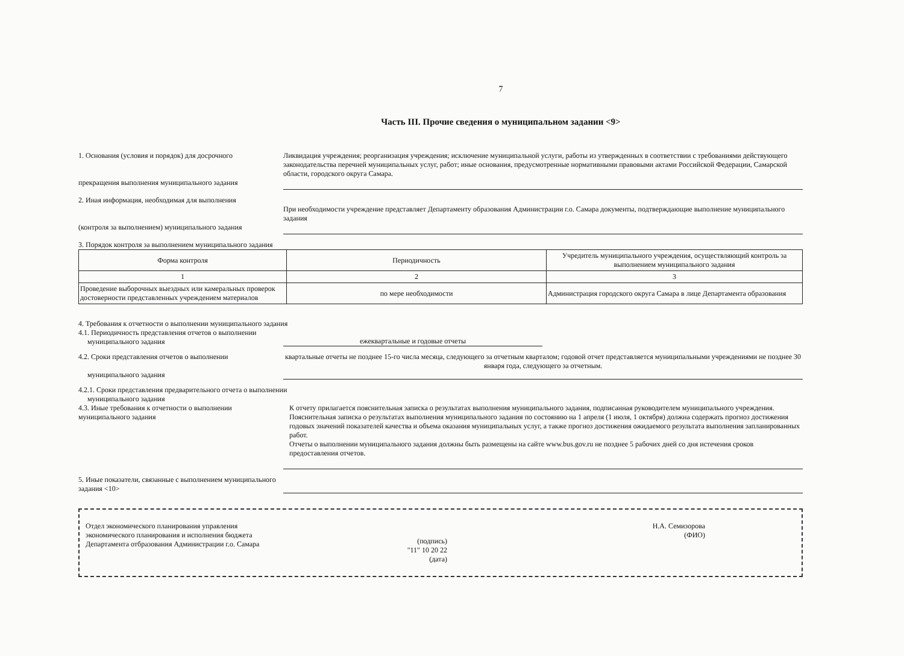7
Часть III. Прочие сведения о муниципальном задании <9>
1. Основания (условия и порядок) для досрочного
прекращения выполнения муниципального задания
Ликвидация учреждения; реорганизация учреждения; исключение муниципальной услуги, работы из утвержденных в соответствии с требованиями действующего законодательства перечней муниципальных услуг, работ; иные основания, предусмотренные нормативными правовыми актами Российской Федерации, Самарской области, городского округа Самара.
2. Иная информация, необходимая для выполнения
(контроля за выполнением) муниципального задания
При необходимости учреждение представляет Департаменту образования Администрации г.о. Самара документы, подтверждающие выполнение муниципального задания
3. Порядок контроля за выполнением муниципального задания
| Форма контроля | Периодичность | Учредитель муниципального учреждения, осуществляющий контроль за выполнением муниципального задания |
| --- | --- | --- |
| 1 | 2 | 3 |
| Проведение выборочных выездных или камеральных проверок достоверности представленных учреждением материалов | по мере необходимости | Администрация городского округа Самара в лице Департамента образования |
4. Требования к отчетности о выполнении муниципального задания
4.1. Периодичность представления отчетов о выполнении
муниципального задания
ежеквартальные и годовые отчеты
4.2. Сроки представления отчетов о выполнении
муниципального задания
квартальные отчеты не позднее 15-го числа месяца, следующего за отчетным кварталом; годовой отчет представляется муниципальными учреждениями не позднее 30 января года, следующего за отчетным.
4.2.1. Сроки представления предварительного отчета о выполнении
муниципального задания
4.3. Иные требования к отчетности о выполнении муниципального задания
К отчету прилагается пояснительная записка о результатах выполнения муниципального задания, подписанная руководителем муниципального учреждения.
Пояснительная записка о результатах выполнения муниципального задания по состоянию на 1 апреля (1 июля, 1 октября) должна содержать прогноз достижения годовых значений показателей качества и объема оказания муниципальных услуг, а также прогноз достижения ожидаемого результата выполнения запланированных работ.
Отчеты о выполнении муниципального задания должны быть размещены на сайте www.bus.gov.ru не позднее 5 рабочих дней со дня истечения сроков предоставления отчетов.
5. Иные показатели, связанные с выполнением муниципального задания <10>
Отдел экономического планирования управления экономического планирования и исполнения бюджета Департамента отбразования Администрации г.о. Самара
(подпись)
"11" 10 20 22
(дата)
Н.А. Семизорова
(ФИО)